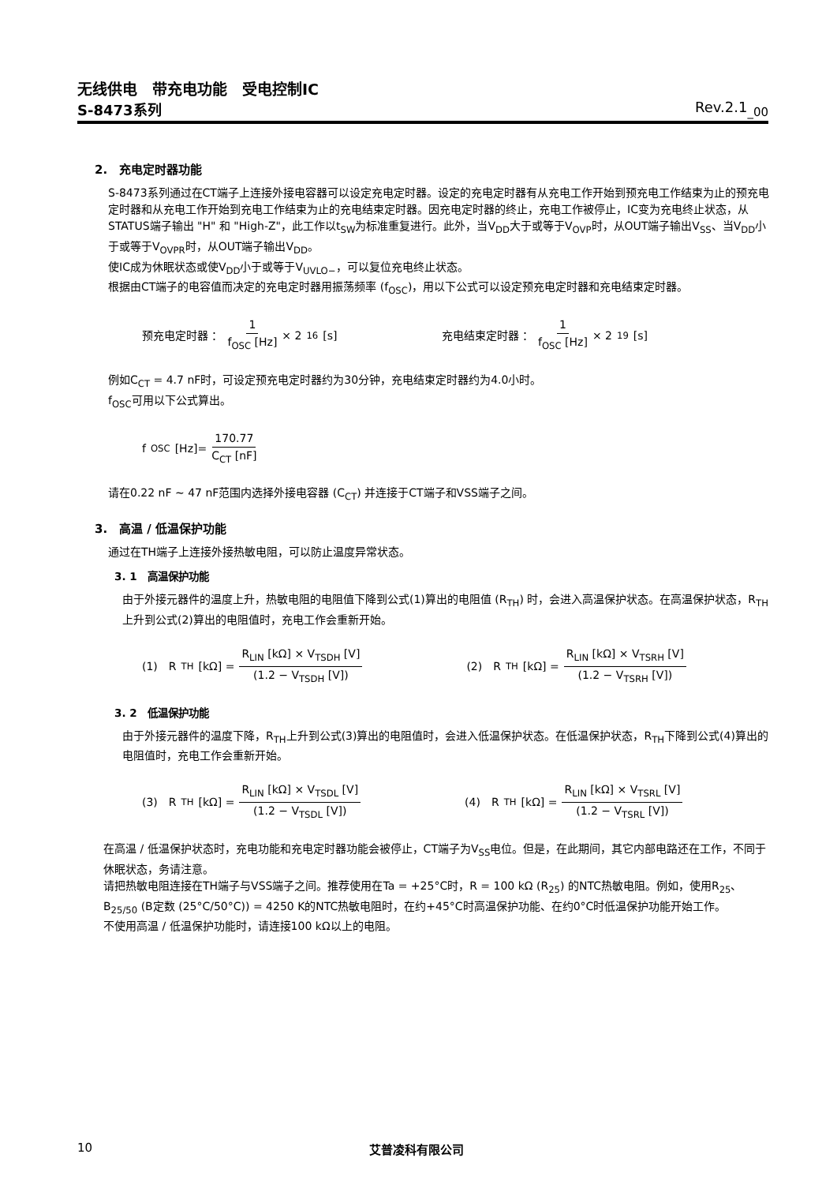无线供电　带充电功能　受电控制IC
S-8473系列 Rev.2.1<sub>_00</sub>
2.　充电定时器功能
S-8473系列通过在CT端子上连接外接电容器可以设定充电定时器。设定的充电定时器有从充电工作开始到预充电工作结束为止的预充电定时器和从充电工作开始到充电工作结束为止的充电结束定时器。因充电定时器的终止，充电工作被停止，IC变为充电终止状态，从STATUS端子输出 "H" 和 "High-Z"，此工作以t<sub>SW</sub>为标准重复进行。此外，当V<sub>DD</sub>大于或等于V<sub>OVP</sub>时，从OUT端子输出V<sub>SS</sub>、当V<sub>DD</sub>小于或等于V<sub>OVPR</sub>时，从OUT端子输出V<sub>DD</sub>。
使IC成为休眠状态或使V<sub>DD</sub>小于或等于V<sub>UVLO−</sub>，可以复位充电终止状态。
根据由CT端子的电容值而决定的充电定时器用振荡频率 (f<sub>OSC</sub>)，用以下公式可以设定预充电定时器和充电结束定时器。
预充电定时器 ： 1 f<sub>OSC</sub> [Hz] × 2<sup>16</sup> [s] 充电结束定时器 ： 1 f<sub>OSC</sub> [Hz] × 2<sup>19</sup> [s]
例如C<sub>CT</sub> = 4.7 nF时，可设定预充电定时器约为30分钟，充电结束定时器约为4.0小时。
f<sub>OSC</sub>可用以下公式算出。
f<sub>OSC</sub> [Hz]= 170.77 C<sub>CT</sub> [nF]
请在0.22 nF ~ 47 nF范围内选择外接电容器 (C<sub>CT</sub>) 并连接于CT端子和VSS端子之间。
3.　高温 / 低温保护功能
通过在TH端子上连接外接热敏电阻，可以防止温度异常状态。
3. 1　高温保护功能
由于外接元器件的温度上升，热敏电阻的电阻值下降到公式(1)算出的电阻值 (R<sub>TH</sub>) 时，会进入高温保护状态。在高温保护状态，R<sub>TH</sub>上升到公式(2)算出的电阻值时，充电工作会重新开始。
(1)　R<sub>TH</sub> [kΩ] = R<sub>LIN</sub> [kΩ] × V<sub>TSDH</sub> [V] (1.2 − V<sub>TSDH</sub> [V]) (2)　R<sub>TH</sub> [kΩ] = R<sub>LIN</sub> [kΩ] × V<sub>TSRH</sub> [V] (1.2 − V<sub>TSRH</sub> [V])
3. 2　低温保护功能
由于外接元器件的温度下降，R<sub>TH</sub>上升到公式(3)算出的电阻值时，会进入低温保护状态。在低温保护状态，R<sub>TH</sub>下降到公式(4)算出的电阻值时，充电工作会重新开始。
(3)　R<sub>TH</sub> [kΩ] = R<sub>LIN</sub> [kΩ] × V<sub>TSDL</sub> [V] (1.2 − V<sub>TSDL</sub> [V]) (4)　R<sub>TH</sub> [kΩ] = R<sub>LIN</sub> [kΩ] × V<sub>TSRL</sub> [V] (1.2 − V<sub>TSRL</sub> [V])
在高温 / 低温保护状态时，充电功能和充电定时器功能会被停止，CT端子为V<sub>SS</sub>电位。但是，在此期间，其它内部电路还在工作，不同于休眠状态，务请注意。
请把热敏电阻连接在TH端子与VSS端子之间。推荐使用在Ta = +25°C时，R = 100 kΩ (R<sub>25</sub>) 的NTC热敏电阻。例如，使用R<sub>25</sub>、B<sub>25/50</sub> (B定数 (25°C/50°C)) = 4250 K的NTC热敏电阻时，在约+45°C时高温保护功能、在约0°C时低温保护功能开始工作。
不使用高温 / 低温保护功能时，请连接100 kΩ以上的电阻。
10 艾普凌科有限公司